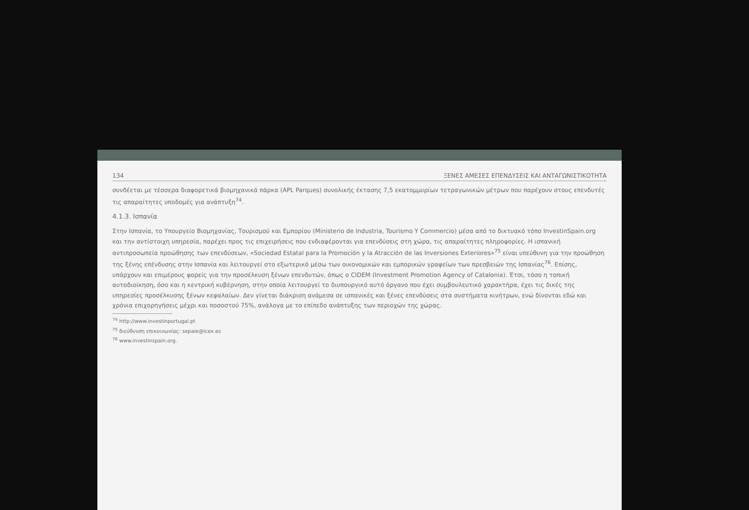134 ΞΕΝΕΣ ΑΜΕΣΕΣ ΕΠΕΝΔΥΣΕΙΣ ΚΑΙ ΑΝΤΑΓΩΝΙΣΤΙΚΟΤΗΤΑ
συνδέεται με τέσσερα διαφορετικά βιομηχανικά πάρκα (APL Parques) συνολικής έκτασης 7,5 εκατομμυρίων τετραγωνικών μέτρων που παρέχουν στους επενδυτές τις απαραίτητες υποδομές για ανάπτυξη<sup>74</sup>.
4.1.3. Ισπανία
Στην Ισπανία, το Υπουργείο Βιομηχανίας, Τουρισμού και Εμπορίου (Ministerio de Industria, Tourismo Y Commercio) μέσα από το δικτυακό τόπο InvestinSpain.org και την αντίστοιχη υπηρεσία, παρέχει προς τις επιχειρήσεις που ενδιαφέρονται για επενδύσεις στη χώρα, τις απαραίτητες πληροφορίες. Η ισπανική αντιπροσωπεία προώθησης των επενδύσεων, «Sociedad Estatal para la Promoción y la Atracción de las Inversiones Exteriores»<sup>75</sup> είναι υπεύθυνη για την προώθηση της ξένης επένδυσης στην Ισπανία και λειτουργεί στο εξωτερικό μέσω των οικονομικών και εμπορικών γραφείων των πρεσβειών της Ισπανίας<sup>76</sup>. Επίσης, υπάρχουν και επιμέρους φορείς για την προσέλκυση ξένων επενδυτών, όπως ο CIDEM (Investment Promotion Agency of Catalonia). Έτσι, τόσο η τοπική αυτοδιοίκηση, όσο και η κεντρική κυβέρνηση, στην οποία λειτουργεί το διυπουργικό αυτό όργανο που έχει συμβουλευτικό χαρακτήρα, έχει τις δικές της υπηρεσίες προσέλκυσης ξένων κεφαλαίων. Δεν γίνεται διάκριση ανάμεσα σε ισπανικές και ξένες επενδύσεις στα συστήματα κινήτρων, ενώ δίνονται εδώ και χρόνια επιχορηγήσεις μέχρι και ποσοστού 75%, ανάλογα με το επίπεδο ανάπτυξης των περιοχών της χώρας.
<sup>74</sup> http://www.investinportugal.pt
<sup>75</sup> διεύθυνση επικοινωνίας: sepaie@icex.es
<sup>76</sup> www.investinspain.org.